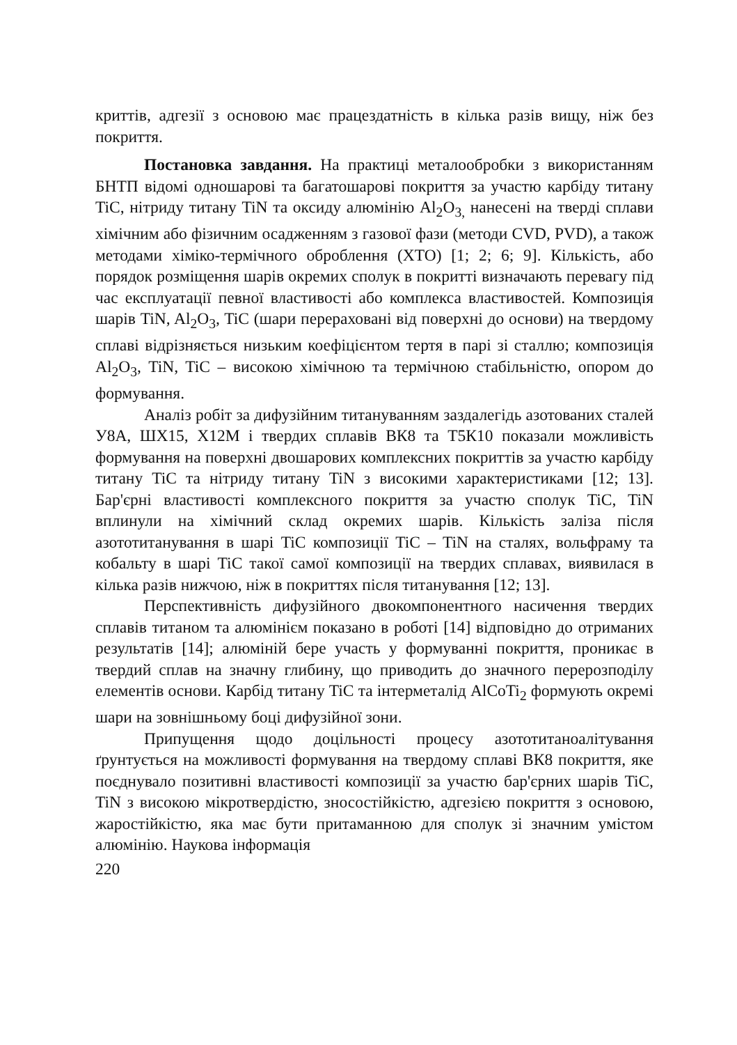криттів, адгезії з основою має працездатність в кілька разів вищу, ніж без покриття.
Постановка завдання. На практиці металообробки з використанням БНТП відомі одношарові та багатошарові покриття за участю карбіду титану TiC, нітриду титану TiN та оксиду алюмінію Al<sub>2</sub>O<sub>3,</sub> нанесені на тверді сплави хімічним або фізичним осадженням з газової фази (методи CVD, PVD), а також методами хіміко-термічного оброблення (ХТО) [1; 2; 6; 9]. Кількість, або порядок розміщення шарів окремих сполук в покритті визначають перевагу під час експлуатації певної властивості або комплекса властивостей. Композиція шарів TiN, Al<sub>2</sub>O<sub>3</sub>, TiC (шари перераховані від поверхні до основи) на твердому сплаві відрізняється низьким коефіцієнтом тертя в парі зі сталлю; композиція Al<sub>2</sub>O<sub>3</sub>, TiN, TiC – високою хімічною та термічною стабільністю, опором до формування.
Аналіз робіт за дифузійним титануванням заздалегідь азотованих сталей У8А, ШХ15, Х12М і твердих сплавів ВК8 та Т5К10 показали можливість формування на поверхні двошарових комплексних покриттів за участю карбіду титану TiC та нітриду титану TiN з високими характеристиками [12; 13]. Бар'єрні властивості комплексного покриття за участю сполук TiC, TiN вплинули на хімічний склад окремих шарів. Кількість заліза після азототитанування в шарі TiC композиції TiC – TiN на сталях, вольфраму та кобальту в шарі TiC такої самої композиції на твердих сплавах, виявилася в кілька разів нижчою, ніж в покриттях після титанування [12; 13].
Перспективність дифузійного двокомпонентного насичення твердих сплавів титаном та алюмінієм показано в роботі [14] відповідно до отриманих результатів [14]; алюміній бере участь у формуванні покриття, проникає в твердий сплав на значну глибину, що приводить до значного перерозподілу елементів основи. Карбід титану TiC та інтерметалід AlCoTi<sub>2</sub> формують окремі шари на зовнішньому боці дифузійної зони.
Припущення щодо доцільності процесу азототитаноалітування ґрунтується на можливості формування на твердому сплаві ВК8 покриття, яке поєднувало позитивні властивості композиції за участю бар'єрних шарів TiC, TiN з високою мікротвердістю, зносостійкістю, адгезією покриття з основою, жаростійкістю, яка має бути притаманною для сполук зі значним умістом алюмінію. Наукова інформація
220